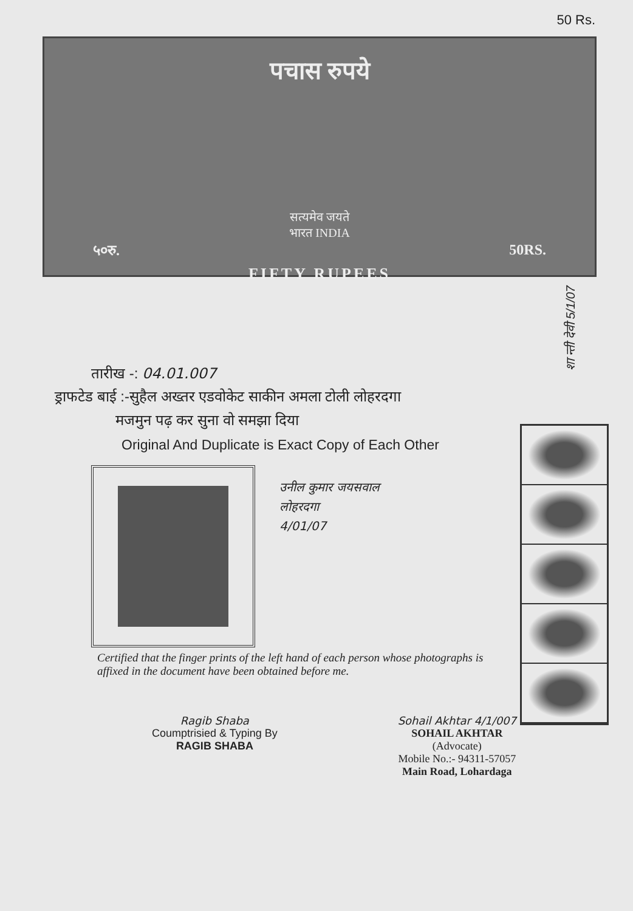50 Rs.
पचास रुपये
सत्यमेव जयते
भारत INDIA
५०रु. 50RS.
FIFTY RUPEES
शा न्ती देवी 5/1/07
तारीख -: 04.01.007
ड्राफटेड बाई :-सुहैल अख्तर एडवोकेट साकीन अमला टोली लोहरदगा
मजमुन पढ़ कर सुना वो समझा दिया
Original And Duplicate is Exact Copy of Each Other
उनील कुमार जयसवाल
लोहरदगा
4/01/07
Certified that the finger prints of the left hand of each person whose photographs is affixed in the document have been obtained before me.
Ragib Shaba
Coumptrisied & Typing By
RAGIB SHABA
Sohail Akhtar 4/1/007
SOHAIL AKHTAR
(Advocate)
Mobile No.:- 94311-57057
Main Road, Lohardaga